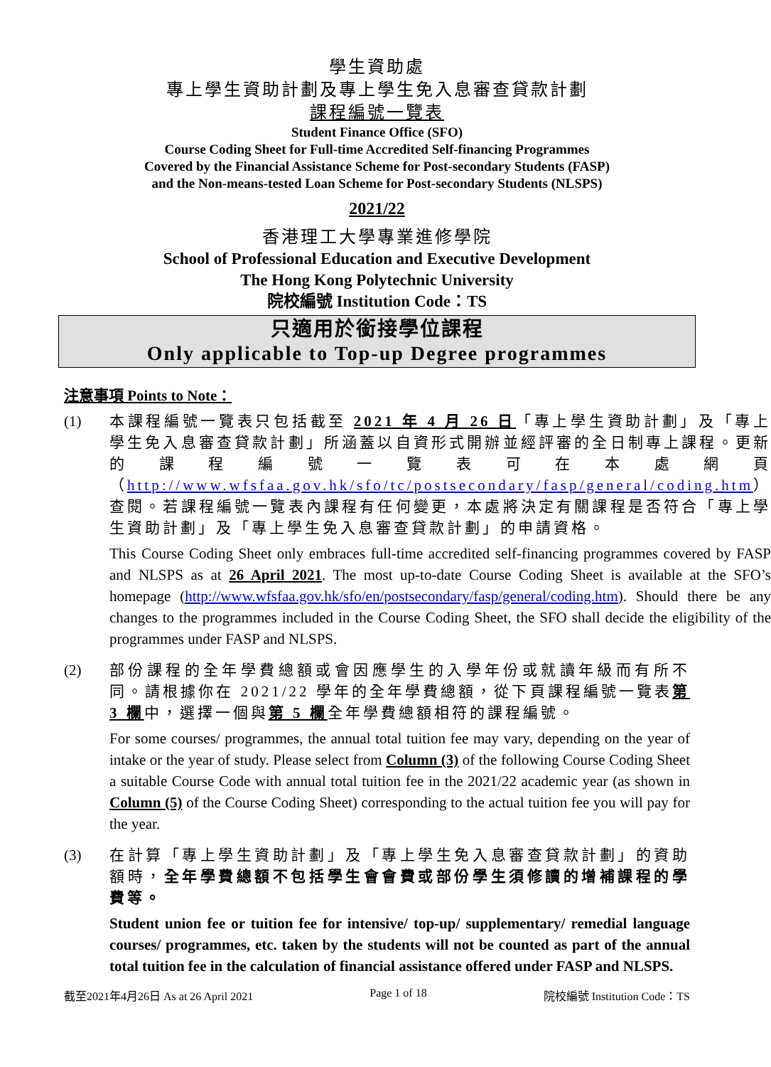學生資助處
專上學生資助計劃及專上學生免入息審查貸款計劃
課程編號一覽表
Student Finance Office (SFO)
Course Coding Sheet for Full-time Accredited Self-financing Programmes
Covered by the Financial Assistance Scheme for Post-secondary Students (FASP)
and the Non-means-tested Loan Scheme for Post-secondary Students (NLSPS)
2021/22
香港理工大學專業進修學院
School of Professional Education and Executive Development
The Hong Kong Polytechnic University
院校編號 Institution Code：TS
只適用於銜接學位課程
Only applicable to Top-up Degree programmes
注意事項 Points to Note：
(1) 本課程編號一覽表只包括截至 2021 年 4 月 26 日「專上學生資助計劃」及「專上學生免入息審查貸款計劃」所涵蓋以自資形式開辦並經評審的全日制專上課程。更新的課程編號一覽表可在本處網頁（http://www.wfsfaa.gov.hk/sfo/tc/postsecondary/fasp/general/coding.htm）查閱。若課程編號一覽表內課程有任何變更，本處將決定有關課程是否符合「專上學生資助計劃」及「專上學生免入息審查貸款計劃」的申請資格。
This Course Coding Sheet only embraces full-time accredited self-financing programmes covered by FASP and NLSPS as at 26 April 2021. The most up-to-date Course Coding Sheet is available at the SFO’s homepage (http://www.wfsfaa.gov.hk/sfo/en/postsecondary/fasp/general/coding.htm). Should there be any changes to the programmes included in the Course Coding Sheet, the SFO shall decide the eligibility of the programmes under FASP and NLSPS.
(2) 部份課程的全年學費總額或會因應學生的入學年份或就讀年級而有所不同。請根據你在 2021/22 學年的全年學費總額，從下頁課程編號一覽表第 3 欄中，選擇一個與第 5 欄全年學費總額相符的課程編號。
For some courses/ programmes, the annual total tuition fee may vary, depending on the year of intake or the year of study. Please select from Column (3) of the following Course Coding Sheet a suitable Course Code with annual total tuition fee in the 2021/22 academic year (as shown in Column (5) of the Course Coding Sheet) corresponding to the actual tuition fee you will pay for the year.
(3) 在計算「專上學生資助計劃」及「專上學生免入息審查貸款計劃」的資助額時，全年學費總額不包括學生會會費或部份學生須修讀的增補課程的學費等。
Student union fee or tuition fee for intensive/ top-up/ supplementary/ remedial language courses/ programmes, etc. taken by the students will not be counted as part of the annual total tuition fee in the calculation of financial assistance offered under FASP and NLSPS.
截至2021年4月26日 As at 26 April 2021 Page 1 of 18 院校編號 Institution Code：TS